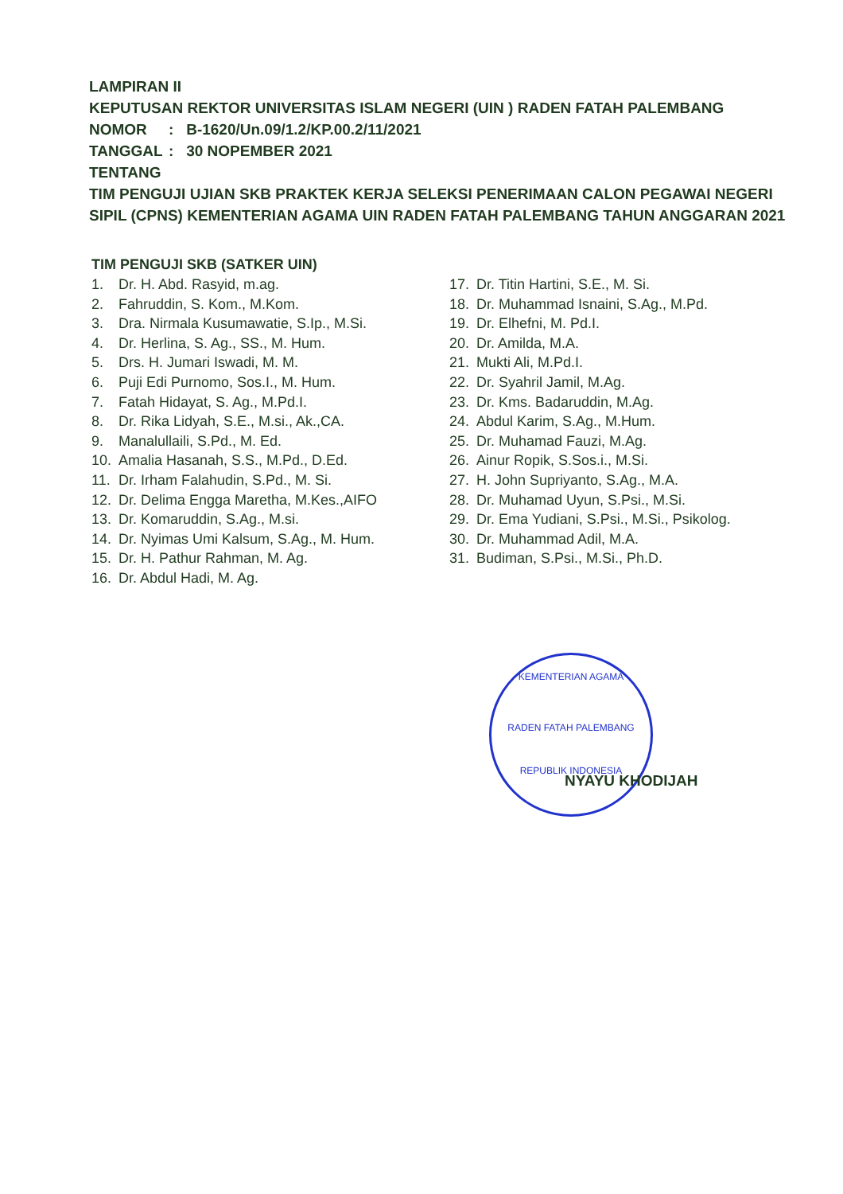LAMPIRAN II
KEPUTUSAN REKTOR UNIVERSITAS ISLAM NEGERI (UIN ) RADEN FATAH PALEMBANG
NOMOR: B-1620/Un.09/1.2/KP.00.2/11/2021
TANGGAL: 30 NOPEMBER 2021
TENTANG
TIM PENGUJI UJIAN SKB PRAKTEK KERJA SELEKSI PENERIMAAN CALON PEGAWAI NEGERI SIPIL (CPNS) KEMENTERIAN AGAMA UIN RADEN FATAH PALEMBANG TAHUN ANGGARAN 2021
TIM PENGUJI SKB (SATKER UIN)
1. Dr. H. Abd. Rasyid, m.ag.
2. Fahruddin, S. Kom., M.Kom.
3. Dra. Nirmala Kusumawatie, S.Ip., M.Si.
4. Dr. Herlina, S. Ag., SS., M. Hum.
5. Drs. H. Jumari Iswadi, M. M.
6. Puji Edi Purnomo, Sos.I., M. Hum.
7. Fatah Hidayat, S. Ag., M.Pd.I.
8. Dr. Rika Lidyah, S.E., M.si., Ak.,CA.
9. Manalullaili, S.Pd., M. Ed.
10. Amalia Hasanah, S.S., M.Pd., D.Ed.
11. Dr. Irham Falahudin, S.Pd., M. Si.
12. Dr. Delima Engga Maretha, M.Kes.,AIFO
13. Dr. Komaruddin, S.Ag., M.si.
14. Dr. Nyimas Umi Kalsum, S.Ag., M. Hum.
15. Dr. H. Pathur Rahman, M. Ag.
16. Dr. Abdul Hadi, M. Ag.
17. Dr. Titin Hartini, S.E., M. Si.
18. Dr. Muhammad Isnaini, S.Ag., M.Pd.
19. Dr. Elhefni, M. Pd.I.
20. Dr. Amilda, M.A.
21. Mukti Ali, M.Pd.I.
22. Dr. Syahril Jamil, M.Ag.
23. Dr. Kms. Badaruddin, M.Ag.
24. Abdul Karim, S.Ag., M.Hum.
25. Dr. Muhamad Fauzi, M.Ag.
26. Ainur Ropik, S.Sos.i., M.Si.
27. H. John Supriyanto, S.Ag., M.A.
28. Dr. Muhamad Uyun, S.Psi., M.Si.
29. Dr. Ema Yudiani, S.Psi., M.Si., Psikolog.
30. Dr. Muhammad Adil, M.A.
31. Budiman, S.Psi., M.Si., Ph.D.
KEMENTERIAN AGAMA
RADEN FATAH PALEMBANG
REPUBLIK INDONESIA
NYAYU KHODIJAH